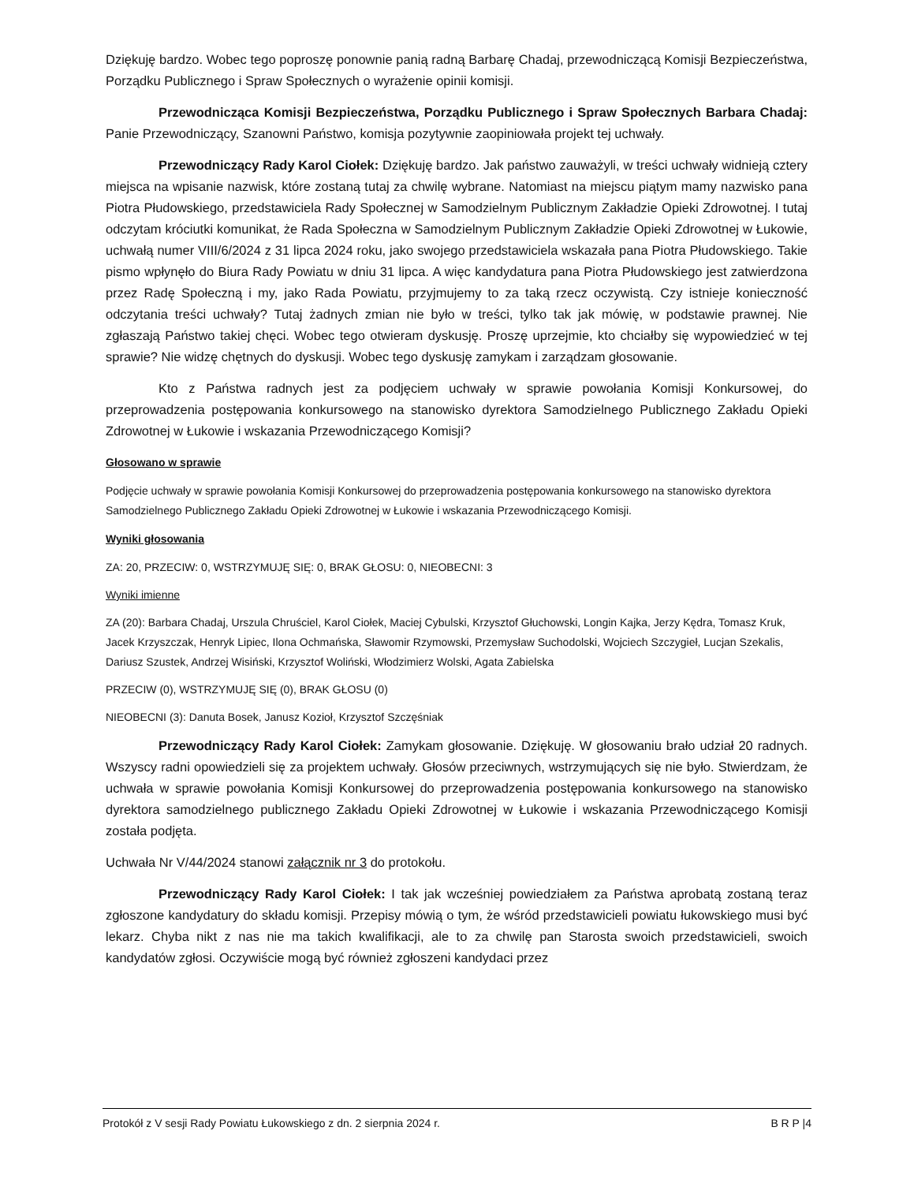Dziękuję bardzo. Wobec tego poproszę ponownie panią radną Barbarę Chadaj, przewodniczącą Komisji Bezpieczeństwa, Porządku Publicznego i Spraw Społecznych o wyrażenie opinii komisji.
Przewodnicząca Komisji Bezpieczeństwa, Porządku Publicznego i Spraw Społecznych Barbara Chadaj: Panie Przewodniczący, Szanowni Państwo, komisja pozytywnie zaopiniowała projekt tej uchwały.
Przewodniczący Rady Karol Ciołek: Dziękuję bardzo. Jak państwo zauważyli, w treści uchwały widnieją cztery miejsca na wpisanie nazwisk, które zostaną tutaj za chwilę wybrane. Natomiast na miejscu piątym mamy nazwisko pana Piotra Płudowskiego, przedstawiciela Rady Społecznej w Samodzielnym Publicznym Zakładzie Opieki Zdrowotnej. I tutaj odczytam króciutki komunikat, że Rada Społeczna w Samodzielnym Publicznym Zakładzie Opieki Zdrowotnej w Łukowie, uchwałą numer VIII/6/2024 z 31 lipca 2024 roku, jako swojego przedstawiciela wskazała pana Piotra Płudowskiego. Takie pismo wpłynęło do Biura Rady Powiatu w dniu 31 lipca. A więc kandydatura pana Piotra Płudowskiego jest zatwierdzona przez Radę Społeczną i my, jako Rada Powiatu, przyjmujemy to za taką rzecz oczywistą. Czy istnieje konieczność odczytania treści uchwały? Tutaj żadnych zmian nie było w treści, tylko tak jak mówię, w podstawie prawnej. Nie zgłaszają Państwo takiej chęci. Wobec tego otwieram dyskusję. Proszę uprzejmie, kto chciałby się wypowiedzieć w tej sprawie? Nie widzę chętnych do dyskusji. Wobec tego dyskusję zamykam i zarządzam głosowanie.
Kto z Państwa radnych jest za podjęciem uchwały w sprawie powołania Komisji Konkursowej, do przeprowadzenia postępowania konkursowego na stanowisko dyrektora Samodzielnego Publicznego Zakładu Opieki Zdrowotnej w Łukowie i wskazania Przewodniczącego Komisji?
Głosowano w sprawie
Podjęcie uchwały w sprawie powołania Komisji Konkursowej do przeprowadzenia postępowania konkursowego na stanowisko dyrektora Samodzielnego Publicznego Zakładu Opieki Zdrowotnej w Łukowie i wskazania Przewodniczącego Komisji.
Wyniki głosowania
ZA: 20, PRZECIW: 0, WSTRZYMUJĘ SIĘ: 0, BRAK GŁOSU: 0, NIEOBECNI: 3
Wyniki imienne
ZA (20): Barbara Chadaj, Urszula Chruściel, Karol Ciołek, Maciej Cybulski, Krzysztof Głuchowski, Longin Kajka, Jerzy Kędra, Tomasz Kruk, Jacek Krzyszczak, Henryk Lipiec, Ilona Ochmańska, Sławomir Rzymowski, Przemysław Suchodolski, Wojciech Szczygieł, Lucjan Szekalis, Dariusz Szustek, Andrzej Wisiński, Krzysztof Woliński, Włodzimierz Wolski, Agata Zabielska
PRZECIW (0), WSTRZYMUJĘ SIĘ (0), BRAK GŁOSU (0)
NIEOBECNI (3): Danuta Bosek, Janusz Kozioł, Krzysztof Szczęśniak
Przewodniczący Rady Karol Ciołek: Zamykam głosowanie. Dziękuję. W głosowaniu brało udział 20 radnych. Wszyscy radni opowiedzieli się za projektem uchwały. Głosów przeciwnych, wstrzymujących się nie było. Stwierdzam, że uchwała w sprawie powołania Komisji Konkursowej do przeprowadzenia postępowania konkursowego na stanowisko dyrektora samodzielnego publicznego Zakładu Opieki Zdrowotnej w Łukowie i wskazania Przewodniczącego Komisji została podjęta.
Uchwała Nr V/44/2024 stanowi załącznik nr 3 do protokołu.
Przewodniczący Rady Karol Ciołek: I tak jak wcześniej powiedziałem za Państwa aprobatą zostaną teraz zgłoszone kandydatury do składu komisji. Przepisy mówią o tym, że wśród przedstawicieli powiatu łukowskiego musi być lekarz. Chyba nikt z nas nie ma takich kwalifikacji, ale to za chwilę pan Starosta swoich przedstawicieli, swoich kandydatów zgłosi. Oczywiście mogą być również zgłoszeni kandydaci przez
Protokół z V sesji Rady Powiatu Łukowskiego z dn. 2 sierpnia 2024 r. B R P |4